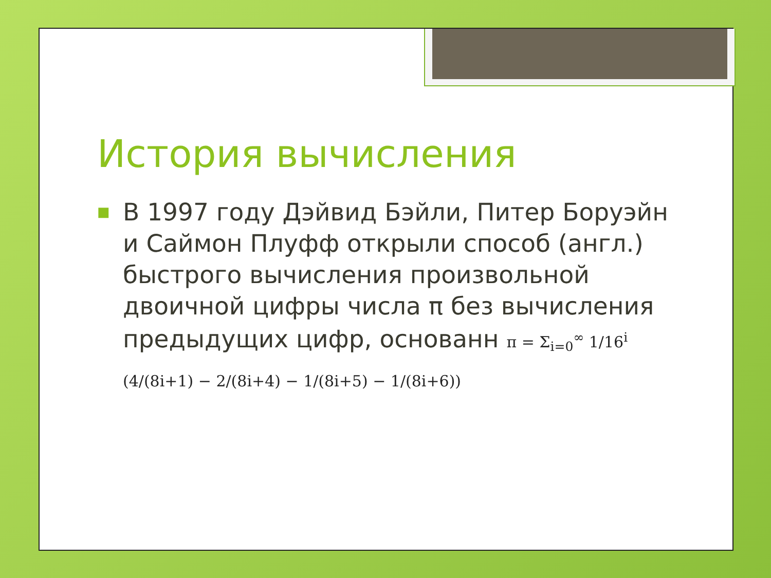История вычисления
■
В 1997 году Дэйвид Бэйли, Питер Боруэйн и Саймон Плуфф открыли способ (англ.) быстрого вычисления произвольной двоичной цифры числа π без вычисления предыдущих цифр, основанн π = Σ<sub>i=0</sub><sup>∞</sup> 1/16<sup>i</sup> (4/(8i+1) − 2/(8i+4) − 1/(8i+5) − 1/(8i+6))